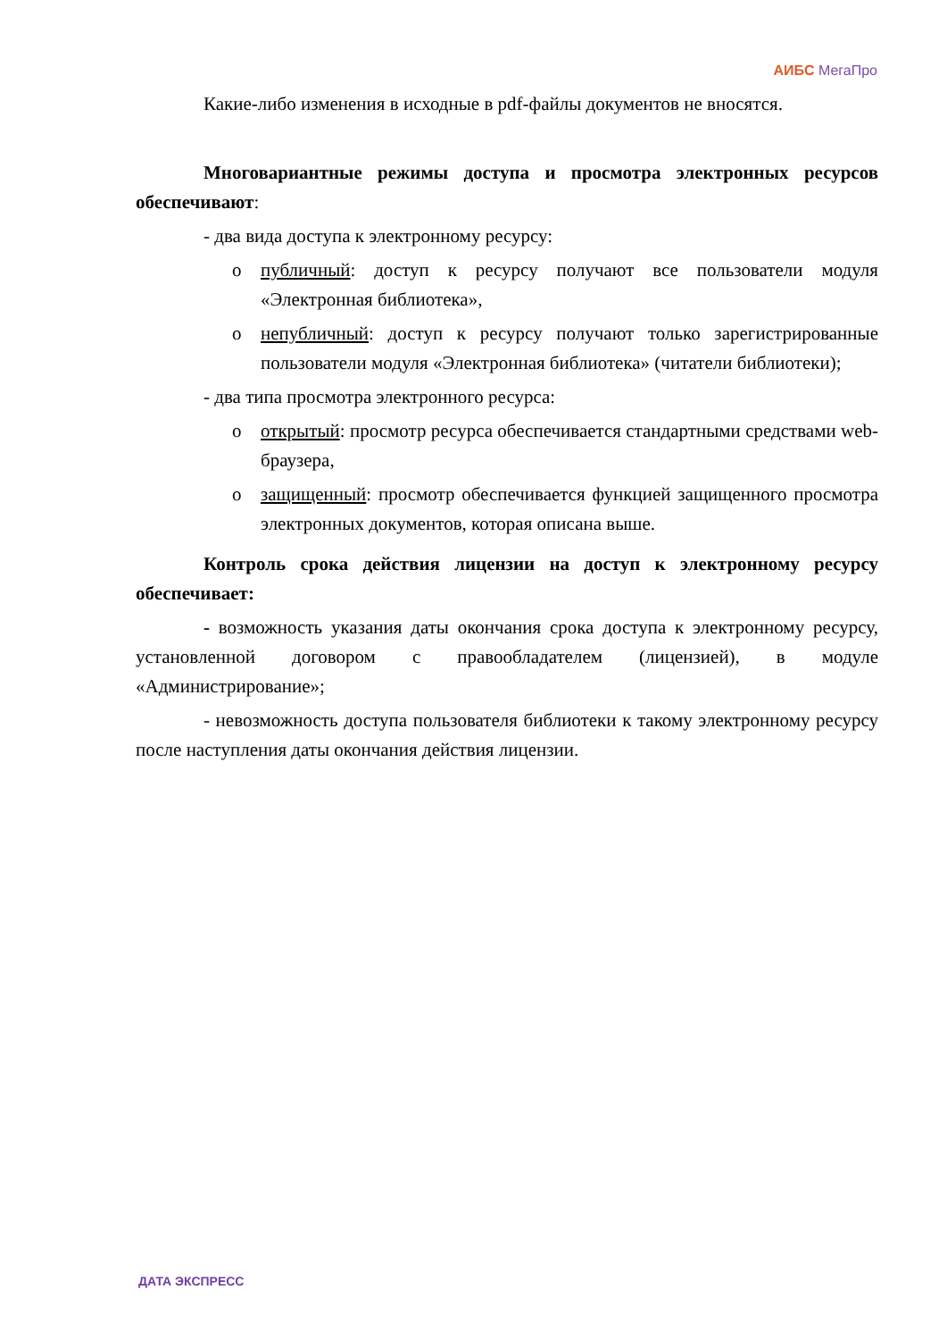АИБС МегаПро
Какие-либо изменения в исходные в pdf-файлы документов не вносятся.
Многовариантные режимы доступа и просмотра электронных ресурсов обеспечивают:
- два вида доступа к электронному ресурсу:
o публичный: доступ к ресурсу получают все пользователи модуля «Электронная библиотека»,
o непубличный: доступ к ресурсу получают только зарегистрированные пользователи модуля «Электронная библиотека» (читатели библиотеки);
- два типа просмотра электронного ресурса:
o открытый: просмотр ресурса обеспечивается стандартными средствами web-браузера,
o защищенный: просмотр обеспечивается функцией защищенного просмотра электронных документов, которая описана выше.
Контроль срока действия лицензии на доступ к электронному ресурсу обеспечивает:
- возможность указания даты окончания срока доступа к электронному ресурсу, установленной договором с правообладателем (лицензией), в модуле «Администрирование»;
- невозможность доступа пользователя библиотеки к такому электронному ресурсу после наступления даты окончания действия лицензии.
ДАТА ЭКСПРЕСС